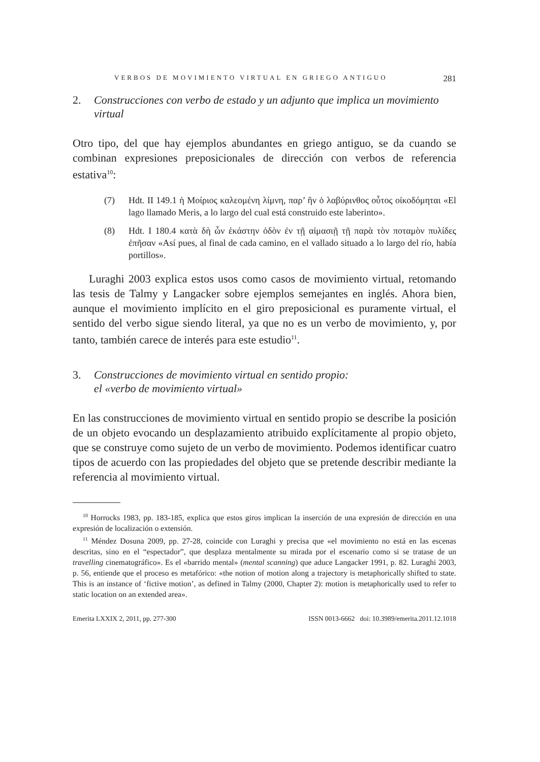VERBOS DE MOVIMIENTO VIRTUAL EN GRIEGO ANTIGUO 281
2. Construcciones con verbo de estado y un adjunto que implica un movimiento virtual
Otro tipo, del que hay ejemplos abundantes en griego antiguo, se da cuando se combinan expresiones preposicionales de dirección con verbos de referencia estativa<sup>10</sup>:
(7) Hdt. II 149.1 ἡ Μοίριος καλεομένη λίμνη, παρ’ ἣν ὁ λαβύρινθος οὗτος οἰκοδόμηται «El lago llamado Meris, a lo largo del cual está construido este laberinto».
(8) Hdt. I 180.4 κατὰ δὴ ὦν ἑκάστην ὁδὸν ἐν τῇ αἱμασιῇ τῇ παρὰ τὸν ποταμὸν πυλίδες ἐπῆσαν «Así pues, al final de cada camino, en el vallado situado a lo largo del río, había portillos».
Luraghi 2003 explica estos usos como casos de movimiento virtual, retomando las tesis de Talmy y Langacker sobre ejemplos semejantes en inglés. Ahora bien, aunque el movimiento implícito en el giro preposicional es puramente virtual, el sentido del verbo sigue siendo literal, ya que no es un verbo de movimiento, y, por tanto, también carece de interés para este estudio<sup>11</sup>.
3. Construcciones de movimiento virtual en sentido propio:
el «verbo de movimiento virtual»
En las construcciones de movimiento virtual en sentido propio se describe la posición de un objeto evocando un desplazamiento atribuido explícitamente al propio objeto, que se construye como sujeto de un verbo de movimiento. Podemos identificar cuatro tipos de acuerdo con las propiedades del objeto que se pretende describir mediante la referencia al movimiento virtual.
<sup>10</sup> Horrocks 1983, pp. 183-185, explica que estos giros implican la inserción de una expresión de dirección en una expresión de localización o extensión.
<sup>11</sup> Méndez Dosuna 2009, pp. 27-28, coincide con Luraghi y precisa que «el movimiento no está en las escenas descritas, sino en el “espectador”, que desplaza mentalmente su mirada por el escenario como si se tratase de un travelling cinematográfico». Es el «barrido mental» (mental scanning) que aduce Langacker 1991, p. 82. Luraghi 2003, p. 56, entiende que el proceso es metafórico: «the notion of motion along a trajectory is metaphorically shifted to state. This is an instance of ‘fictive motion’, as defined in Talmy (2000, Chapter 2): motion is metaphorically used to refer to static location on an extended area».
Emerita LXXIX 2, 2011, pp. 277-300 ISSN 0013-6662 doi: 10.3989/emerita.2011.12.1018